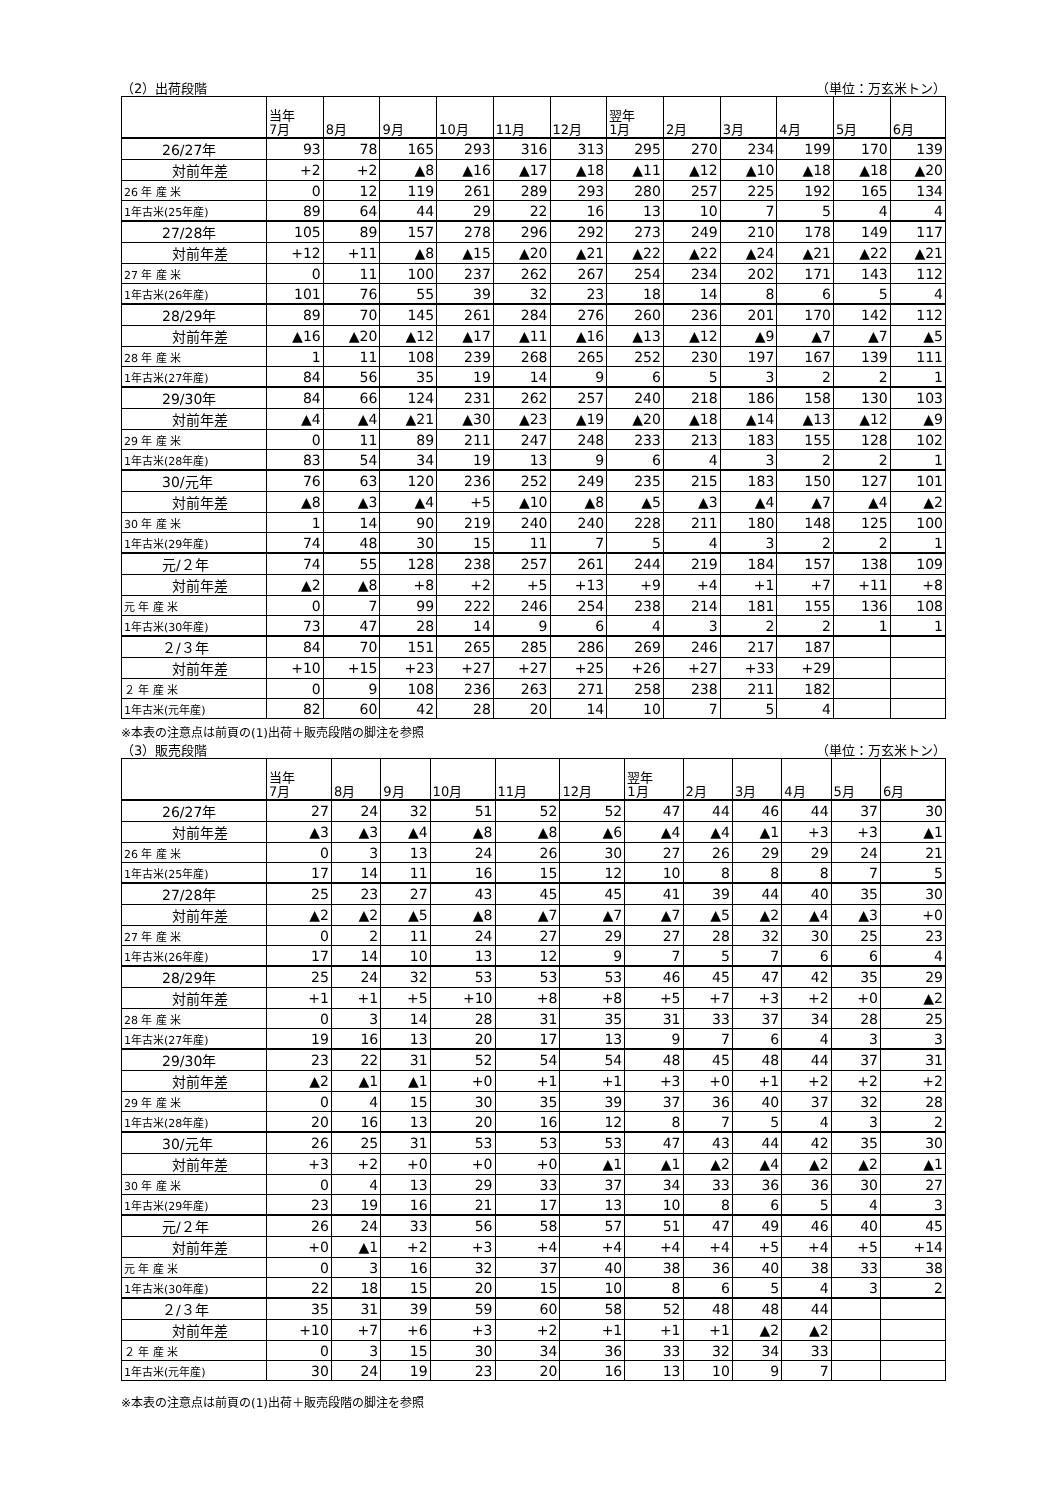（2）出荷段階 （単位：万玄米トン）
| | 当年 7月 | 8月 | 9月 | 10月 | 11月 | 12月 | 翌年 1月 | 2月 | 3月 | 4月 | 5月 | 6月 |
| --- | --- | --- | --- | --- | --- | --- | --- | --- | --- | --- | --- | --- |
| 26/27年 | 93 | 78 | 165 | 293 | 316 | 313 | 295 | 270 | 234 | 199 | 170 | 139 |
| 対前年差 | +2 | +2 | ▲8 | ▲16 | ▲17 | ▲18 | ▲11 | ▲12 | ▲10 | ▲18 | ▲18 | ▲20 |
| 26 年 産 米 | 0 | 12 | 119 | 261 | 289 | 293 | 280 | 257 | 225 | 192 | 165 | 134 |
| 1年古米(25年産) | 89 | 64 | 44 | 29 | 22 | 16 | 13 | 10 | 7 | 5 | 4 | 4 |
| 27/28年 | 105 | 89 | 157 | 278 | 296 | 292 | 273 | 249 | 210 | 178 | 149 | 117 |
| 対前年差 | +12 | +11 | ▲8 | ▲15 | ▲20 | ▲21 | ▲22 | ▲22 | ▲24 | ▲21 | ▲22 | ▲21 |
| 27 年 産 米 | 0 | 11 | 100 | 237 | 262 | 267 | 254 | 234 | 202 | 171 | 143 | 112 |
| 1年古米(26年産) | 101 | 76 | 55 | 39 | 32 | 23 | 18 | 14 | 8 | 6 | 5 | 4 |
| 28/29年 | 89 | 70 | 145 | 261 | 284 | 276 | 260 | 236 | 201 | 170 | 142 | 112 |
| 対前年差 | ▲16 | ▲20 | ▲12 | ▲17 | ▲11 | ▲16 | ▲13 | ▲12 | ▲9 | ▲7 | ▲7 | ▲5 |
| 28 年 産 米 | 1 | 11 | 108 | 239 | 268 | 265 | 252 | 230 | 197 | 167 | 139 | 111 |
| 1年古米(27年産) | 84 | 56 | 35 | 19 | 14 | 9 | 6 | 5 | 3 | 2 | 2 | 1 |
| 29/30年 | 84 | 66 | 124 | 231 | 262 | 257 | 240 | 218 | 186 | 158 | 130 | 103 |
| 対前年差 | ▲4 | ▲4 | ▲21 | ▲30 | ▲23 | ▲19 | ▲20 | ▲18 | ▲14 | ▲13 | ▲12 | ▲9 |
| 29 年 産 米 | 0 | 11 | 89 | 211 | 247 | 248 | 233 | 213 | 183 | 155 | 128 | 102 |
| 1年古米(28年産) | 83 | 54 | 34 | 19 | 13 | 9 | 6 | 4 | 3 | 2 | 2 | 1 |
| 30/元年 | 76 | 63 | 120 | 236 | 252 | 249 | 235 | 215 | 183 | 150 | 127 | 101 |
| 対前年差 | ▲8 | ▲3 | ▲4 | +5 | ▲10 | ▲8 | ▲5 | ▲3 | ▲4 | ▲7 | ▲4 | ▲2 |
| 30 年 産 米 | 1 | 14 | 90 | 219 | 240 | 240 | 228 | 211 | 180 | 148 | 125 | 100 |
| 1年古米(29年産) | 74 | 48 | 30 | 15 | 11 | 7 | 5 | 4 | 3 | 2 | 2 | 1 |
| 元/２年 | 74 | 55 | 128 | 238 | 257 | 261 | 244 | 219 | 184 | 157 | 138 | 109 |
| 対前年差 | ▲2 | ▲8 | +8 | +2 | +5 | +13 | +9 | +4 | +1 | +7 | +11 | +8 |
| 元 年 産 米 | 0 | 7 | 99 | 222 | 246 | 254 | 238 | 214 | 181 | 155 | 136 | 108 |
| 1年古米(30年産) | 73 | 47 | 28 | 14 | 9 | 6 | 4 | 3 | 2 | 2 | 1 | 1 |
| ２/３年 | 84 | 70 | 151 | 265 | 285 | 286 | 269 | 246 | 217 | 187 | | |
| 対前年差 | +10 | +15 | +23 | +27 | +27 | +25 | +26 | +27 | +33 | +29 | | |
| ２ 年 産 米 | 0 | 9 | 108 | 236 | 263 | 271 | 258 | 238 | 211 | 182 | | |
| 1年古米(元年産) | 82 | 60 | 42 | 28 | 20 | 14 | 10 | 7 | 5 | 4 | | |
※本表の注意点は前頁の(1)出荷＋販売段階の脚注を参照
（3）販売段階 （単位：万玄米トン）
| | 当年 7月 | 8月 | 9月 | 10月 | 11月 | 12月 | 翌年 1月 | 2月 | 3月 | 4月 | 5月 | 6月 |
| --- | --- | --- | --- | --- | --- | --- | --- | --- | --- | --- | --- | --- |
| 26/27年 | 27 | 24 | 32 | 51 | 52 | 52 | 47 | 44 | 46 | 44 | 37 | 30 |
| 対前年差 | ▲3 | ▲3 | ▲4 | ▲8 | ▲8 | ▲6 | ▲4 | ▲4 | ▲1 | +3 | +3 | ▲1 |
| 26 年 産 米 | 0 | 3 | 13 | 24 | 26 | 30 | 27 | 26 | 29 | 29 | 24 | 21 |
| 1年古米(25年産) | 17 | 14 | 11 | 16 | 15 | 12 | 10 | 8 | 8 | 8 | 7 | 5 |
| 27/28年 | 25 | 23 | 27 | 43 | 45 | 45 | 41 | 39 | 44 | 40 | 35 | 30 |
| 対前年差 | ▲2 | ▲2 | ▲5 | ▲8 | ▲7 | ▲7 | ▲7 | ▲5 | ▲2 | ▲4 | ▲3 | +0 |
| 27 年 産 米 | 0 | 2 | 11 | 24 | 27 | 29 | 27 | 28 | 32 | 30 | 25 | 23 |
| 1年古米(26年産) | 17 | 14 | 10 | 13 | 12 | 9 | 7 | 5 | 7 | 6 | 6 | 4 |
| 28/29年 | 25 | 24 | 32 | 53 | 53 | 53 | 46 | 45 | 47 | 42 | 35 | 29 |
| 対前年差 | +1 | +1 | +5 | +10 | +8 | +8 | +5 | +7 | +3 | +2 | +0 | ▲2 |
| 28 年 産 米 | 0 | 3 | 14 | 28 | 31 | 35 | 31 | 33 | 37 | 34 | 28 | 25 |
| 1年古米(27年産) | 19 | 16 | 13 | 20 | 17 | 13 | 9 | 7 | 6 | 4 | 3 | 3 |
| 29/30年 | 23 | 22 | 31 | 52 | 54 | 54 | 48 | 45 | 48 | 44 | 37 | 31 |
| 対前年差 | ▲2 | ▲1 | ▲1 | +0 | +1 | +1 | +3 | +0 | +1 | +2 | +2 | +2 |
| 29 年 産 米 | 0 | 4 | 15 | 30 | 35 | 39 | 37 | 36 | 40 | 37 | 32 | 28 |
| 1年古米(28年産) | 20 | 16 | 13 | 20 | 16 | 12 | 8 | 7 | 5 | 4 | 3 | 2 |
| 30/元年 | 26 | 25 | 31 | 53 | 53 | 53 | 47 | 43 | 44 | 42 | 35 | 30 |
| 対前年差 | +3 | +2 | +0 | +0 | +0 | ▲1 | ▲1 | ▲2 | ▲4 | ▲2 | ▲2 | ▲1 |
| 30 年 産 米 | 0 | 4 | 13 | 29 | 33 | 37 | 34 | 33 | 36 | 36 | 30 | 27 |
| 1年古米(29年産) | 23 | 19 | 16 | 21 | 17 | 13 | 10 | 8 | 6 | 5 | 4 | 3 |
| 元/２年 | 26 | 24 | 33 | 56 | 58 | 57 | 51 | 47 | 49 | 46 | 40 | 45 |
| 対前年差 | +0 | ▲1 | +2 | +3 | +4 | +4 | +4 | +4 | +5 | +4 | +5 | +14 |
| 元 年 産 米 | 0 | 3 | 16 | 32 | 37 | 40 | 38 | 36 | 40 | 38 | 33 | 38 |
| 1年古米(30年産) | 22 | 18 | 15 | 20 | 15 | 10 | 8 | 6 | 5 | 4 | 3 | 2 |
| ２/３年 | 35 | 31 | 39 | 59 | 60 | 58 | 52 | 48 | 48 | 44 | | |
| 対前年差 | +10 | +7 | +6 | +3 | +2 | +1 | +1 | +1 | ▲2 | ▲2 | | |
| ２ 年 産 米 | 0 | 3 | 15 | 30 | 34 | 36 | 33 | 32 | 34 | 33 | | |
| 1年古米(元年産) | 30 | 24 | 19 | 23 | 20 | 16 | 13 | 10 | 9 | 7 | | |
※本表の注意点は前頁の(1)出荷＋販売段階の脚注を参照